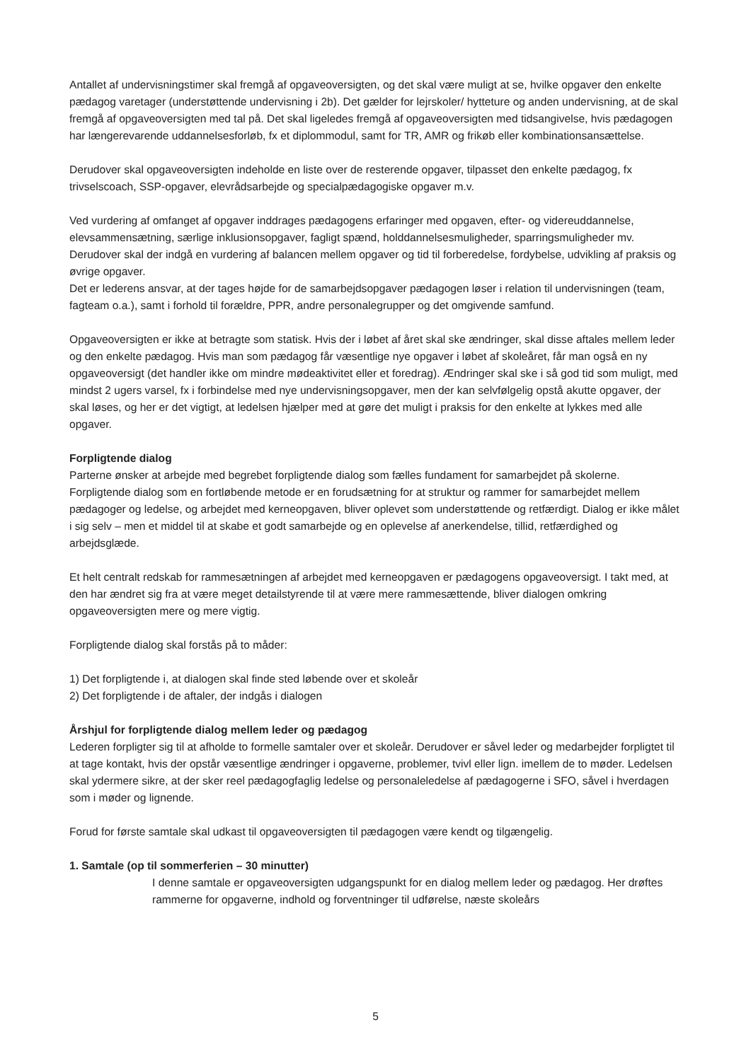Antallet af undervisningstimer skal fremgå af opgaveoversigten, og det skal være muligt at se, hvilke opgaver den enkelte pædagog varetager (understøttende undervisning i 2b). Det gælder for lejrskoler/ hytteture og anden undervisning, at de skal fremgå af opgaveoversigten med tal på. Det skal ligeledes fremgå af opgaveoversigten med tidsangivelse, hvis pædagogen har længerevarende uddannelsesforløb, fx et diplommodul, samt for TR, AMR og frikøb eller kombinationsansættelse.
Derudover skal opgaveoversigten indeholde en liste over de resterende opgaver, tilpasset den enkelte pædagog, fx trivselscoach, SSP-opgaver, elevrådsarbejde og specialpædagogiske opgaver m.v.
Ved vurdering af omfanget af opgaver inddrages pædagogens erfaringer med opgaven, efter- og videreuddannelse, elevsammensætning, særlige inklusionsopgaver, fagligt spænd, holddannelsesmuligheder, sparringsmuligheder mv. Derudover skal der indgå en vurdering af balancen mellem opgaver og tid til forberedelse, fordybelse, udvikling af praksis og øvrige opgaver.
Det er lederens ansvar, at der tages højde for de samarbejdsopgaver pædagogen løser i relation til undervisningen (team, fagteam o.a.), samt i forhold til forældre, PPR, andre personalegrupper og det omgivende samfund.
Opgaveoversigten er ikke at betragte som statisk. Hvis der i løbet af året skal ske ændringer, skal disse aftales mellem leder og den enkelte pædagog. Hvis man som pædagog får væsentlige nye opgaver i løbet af skoleåret, får man også en ny opgaveoversigt (det handler ikke om mindre mødeaktivitet eller et foredrag). Ændringer skal ske i så god tid som muligt, med mindst 2 ugers varsel, fx i forbindelse med nye undervisningsopgaver, men der kan selvfølgelig opstå akutte opgaver, der skal løses, og her er det vigtigt, at ledelsen hjælper med at gøre det muligt i praksis for den enkelte at lykkes med alle opgaver.
Forpligtende dialog
Parterne ønsker at arbejde med begrebet forpligtende dialog som fælles fundament for samarbejdet på skolerne. Forpligtende dialog som en fortløbende metode er en forudsætning for at struktur og rammer for samarbejdet mellem pædagoger og ledelse, og arbejdet med kerneopgaven, bliver oplevet som understøttende og retfærdigt. Dialog er ikke målet i sig selv – men et middel til at skabe et godt samarbejde og en oplevelse af anerkendelse, tillid, retfærdighed og arbejdsglæde.
Et helt centralt redskab for rammesætningen af arbejdet med kerneopgaven er pædagogens opgaveoversigt. I takt med, at den har ændret sig fra at være meget detailstyrende til at være mere rammesættende, bliver dialogen omkring opgaveoversigten mere og mere vigtig.
Forpligtende dialog skal forstås på to måder:
1) Det forpligtende i, at dialogen skal finde sted løbende over et skoleår
2) Det forpligtende i de aftaler, der indgås i dialogen
Årshjul for forpligtende dialog mellem leder og pædagog
Lederen forpligter sig til at afholde to formelle samtaler over et skoleår. Derudover er såvel leder og medarbejder forpligtet til at tage kontakt, hvis der opstår væsentlige ændringer i opgaverne, problemer, tvivl eller lign. imellem de to møder. Ledelsen skal ydermere sikre, at der sker reel pædagogfaglig ledelse og personaleledelse af pædagogerne i SFO, såvel i hverdagen som i møder og lignende.
Forud for første samtale skal udkast til opgaveoversigten til pædagogen være kendt og tilgængelig.
1. Samtale (op til sommerferien – 30 minutter)
I denne samtale er opgaveoversigten udgangspunkt for en dialog mellem leder og pædagog. Her drøftes rammerne for opgaverne, indhold og forventninger til udførelse, næste skoleårs
5